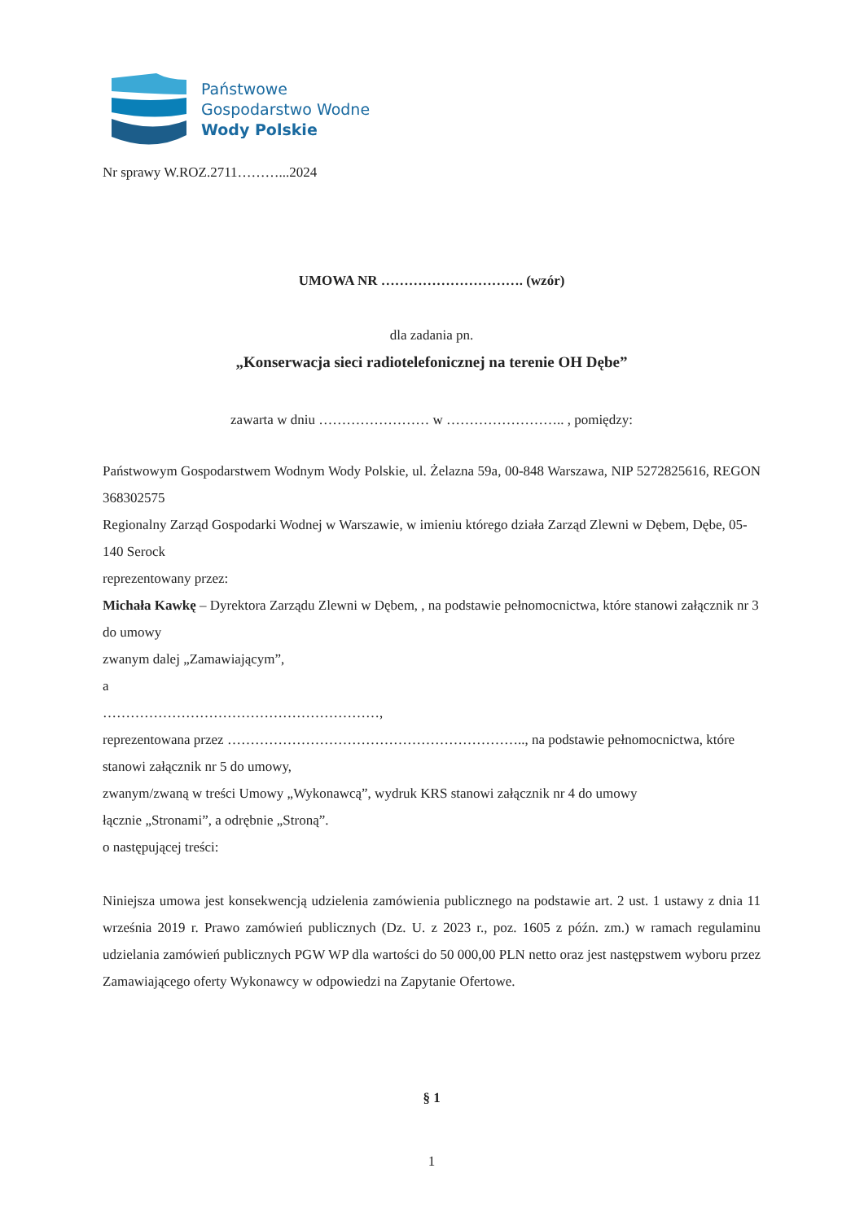Państwowe
Gospodarstwo Wodne
Wody Polskie
Nr sprawy W.ROZ.2711………...2024
UMOWA NR …………………………. (wzór)
dla zadania pn.
„Konserwacja sieci radiotelefonicznej na terenie OH Dębe”
zawarta w dniu …………………… w …………………….. , pomiędzy:
Państwowym Gospodarstwem Wodnym Wody Polskie, ul. Żelazna 59a, 00-848 Warszawa, NIP 5272825616, REGON 368302575
Regionalny Zarząd Gospodarki Wodnej w Warszawie, w imieniu którego działa Zarząd Zlewni w Dębem, Dębe, 05-140 Serock
reprezentowany przez:
Michała Kawkę – Dyrektora Zarządu Zlewni w Dębem, , na podstawie pełnomocnictwa, które stanowi załącznik nr 3 do umowy
zwanym dalej „Zamawiającym”,
a
……………………………………………………,
reprezentowana przez ……………………………………………………….., na podstawie pełnomocnictwa, które stanowi załącznik nr 5 do umowy,
zwanym/zwaną w treści Umowy „Wykonawcą”, wydruk KRS stanowi załącznik nr 4 do umowy
łącznie „Stronami”, a odrębnie „Stroną”.
o następującej treści:
Niniejsza umowa jest konsekwencją udzielenia zamówienia publicznego na podstawie art. 2 ust. 1 ustawy z dnia 11 września 2019 r. Prawo zamówień publicznych (Dz. U. z 2023 r., poz. 1605 z późn. zm.) w ramach regulaminu udzielania zamówień publicznych PGW WP dla wartości do 50 000,00 PLN netto oraz jest następstwem wyboru przez Zamawiającego oferty Wykonawcy w odpowiedzi na Zapytanie Ofertowe.
§ 1
1